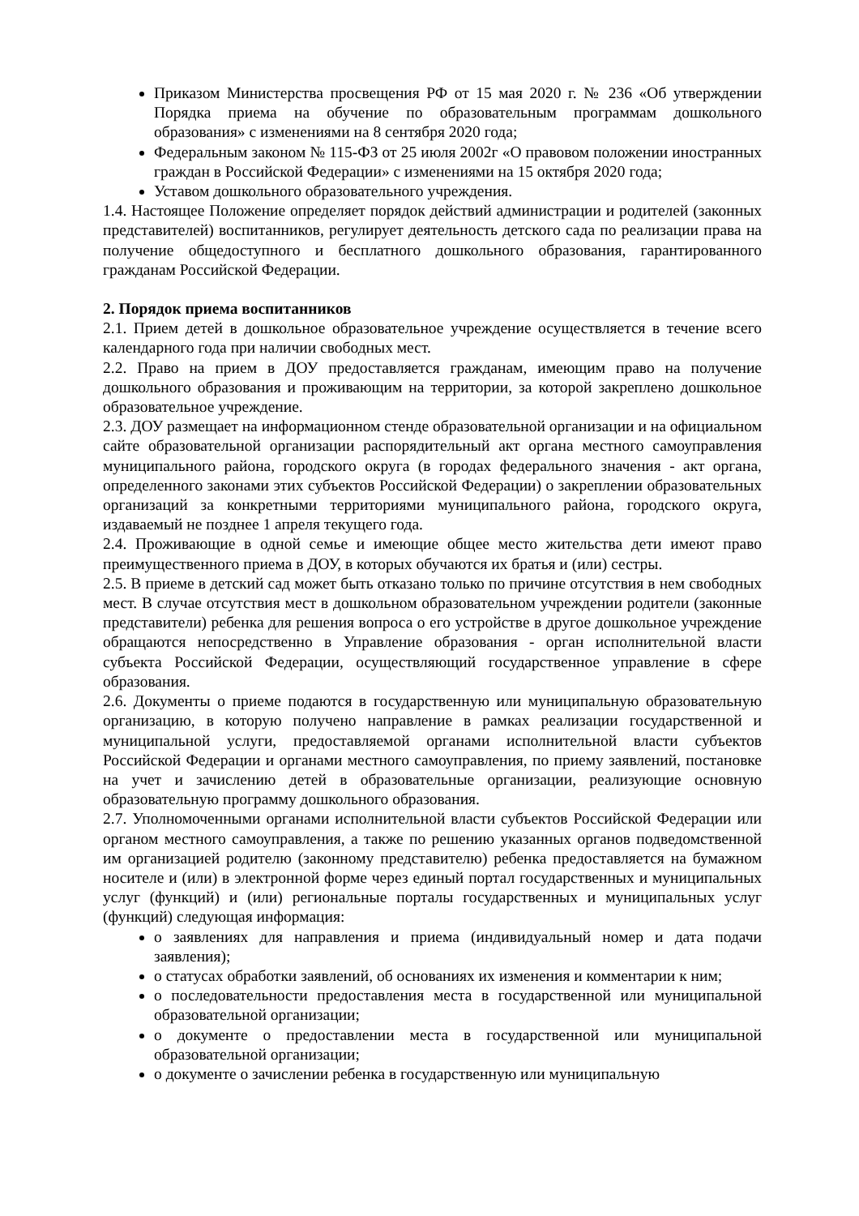Приказом Министерства просвещения РФ от 15 мая 2020 г. № 236 «Об утверждении Порядка приема на обучение по образовательным программам дошкольного образования» с изменениями на 8 сентября 2020 года;
Федеральным законом № 115-ФЗ от 25 июля 2002г «О правовом положении иностранных граждан в Российской Федерации» с изменениями на 15 октября 2020 года;
Уставом дошкольного образовательного учреждения.
1.4. Настоящее Положение определяет порядок действий администрации и родителей (законных представителей) воспитанников, регулирует деятельность детского сада по реализации права на получение общедоступного и бесплатного дошкольного образования, гарантированного гражданам Российской Федерации.
2. Порядок приема воспитанников
2.1. Прием детей в дошкольное образовательное учреждение осуществляется в течение всего календарного года при наличии свободных мест.
2.2. Право на прием в ДОУ предоставляется гражданам, имеющим право на получение дошкольного образования и проживающим на территории, за которой закреплено дошкольное образовательное учреждение.
2.3. ДОУ размещает на информационном стенде образовательной организации и на официальном сайте образовательной организации распорядительный акт органа местного самоуправления муниципального района, городского округа (в городах федерального значения - акт органа, определенного законами этих субъектов Российской Федерации) о закреплении образовательных организаций за конкретными территориями муниципального района, городского округа, издаваемый не позднее 1 апреля текущего года.
2.4. Проживающие в одной семье и имеющие общее место жительства дети имеют право преимущественного приема в ДОУ, в которых обучаются их братья и (или) сестры.
2.5. В приеме в детский сад может быть отказано только по причине отсутствия в нем свободных мест. В случае отсутствия мест в дошкольном образовательном учреждении родители (законные представители) ребенка для решения вопроса о его устройстве в другое дошкольное учреждение обращаются непосредственно в Управление образования - орган исполнительной власти субъекта Российской Федерации, осуществляющий государственное управление в сфере образования.
2.6. Документы о приеме подаются в государственную или муниципальную образовательную организацию, в которую получено направление в рамках реализации государственной и муниципальной услуги, предоставляемой органами исполнительной власти субъектов Российской Федерации и органами местного самоуправления, по приему заявлений, постановке на учет и зачислению детей в образовательные организации, реализующие основную образовательную программу дошкольного образования.
2.7. Уполномоченными органами исполнительной власти субъектов Российской Федерации или органом местного самоуправления, а также по решению указанных органов подведомственной им организацией родителю (законному представителю) ребенка предоставляется на бумажном носителе и (или) в электронной форме через единый портал государственных и муниципальных услуг (функций) и (или) региональные порталы государственных и муниципальных услуг (функций) следующая информация:
о заявлениях для направления и приема (индивидуальный номер и дата подачи заявления);
о статусах обработки заявлений, об основаниях их изменения и комментарии к ним;
о последовательности предоставления места в государственной или муниципальной образовательной организации;
о документе о предоставлении места в государственной или муниципальной образовательной организации;
о документе о зачислении ребенка в государственную или муниципальную